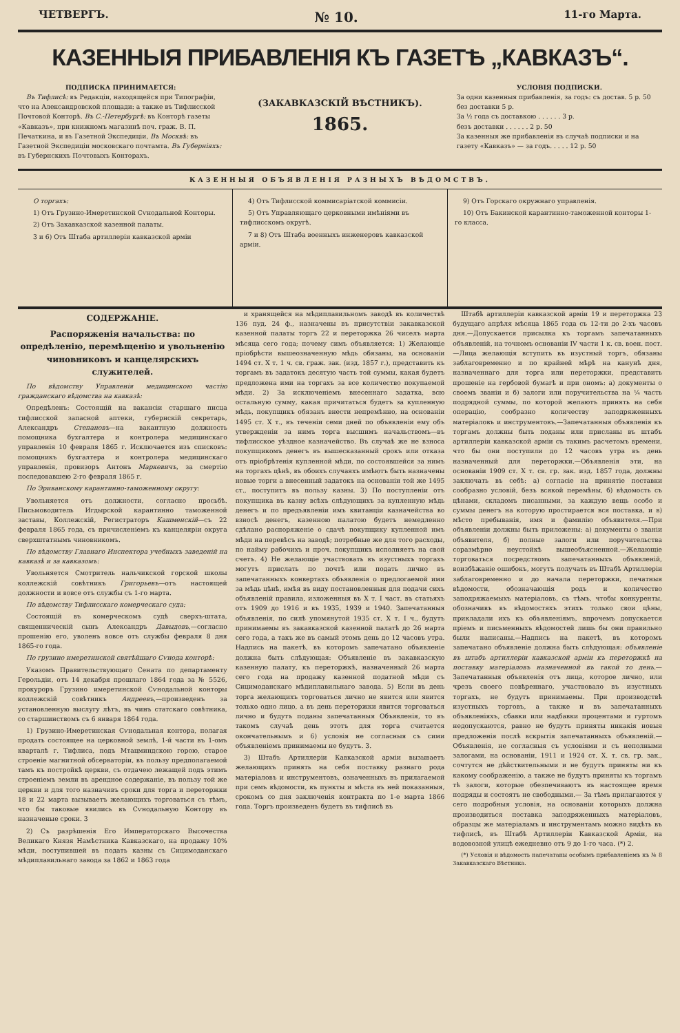ЧЕТВЕРГЪ. № 10. 11-го Марта.
КАЗЕННЫЯ ПРИБАВЛЕНІЯ КЪ ГАЗЕТѢ „КАВКАЗЪ“.
ПОДПИСКА ПРИНИМАЕТСЯ:
Въ Тифлисѣ: въ Редакціи, находящейся при Типографіи, что на Александровской площади: а также въ Тифлисской Почтовой Конторѣ. Въ С.-Петербургѣ: въ Конторѣ газеты «Кавказъ», при книжномъ магазинѣ поч. граж. В. П. Печаткина, и въ Газетной Экспедиціи, Въ Москвѣ: въ Газетной Экспедиціи московскаго почтамта. Въ Губерніяхъ: въ Губернскихъ Почтовыхъ Конторахъ.
(ЗАКАВКАЗСКІЙ ВѢСТНИКЪ).
1865.
УСЛОВІЯ ПОДПИСКИ.
За одни казенныя прибавленія, за годъ: съ достав. 5 р. 50
без доставки 5 р.
За ½ года съ доставкою . . . . . . 3 р.
безъ доставки . . . . . . 2 р. 50
За казенныя же прибавленія въ случаѣ подписки и на газету «Кавказъ» — за годъ. . . . . 12 р. 50
КАЗЕННЫЯ ОБЪЯВЛЕНІЯ РАЗНЫХЪ ВѢДОМСТВЪ.
О торгахъ:
1) Отъ Грузино-Имеретинской Сѵнодальной Конторы.
2) Отъ Закавказской казенной палаты.
3 и 6) Отъ Штаба артиллеріи кавказской арміи
4) Отъ Тифлисской коммисаріатской коммисіи.
5) Отъ Управляющаго церковными имѣніями въ тифлисскомъ округѣ.
7 и 8) Отъ Штаба военныхъ инженеровъ кавказской арміи.
9) Отъ Горскаго окружнаго управленія.
10) Отъ Бакинской карантинно-таможенной конторы 1-го класса.
СОДЕРЖАНІЕ.
Распоряженія начальства: по опредѣленію, перемѣщенію и увольненію чиновниковъ и канцелярскихъ служителей.
По вѣдомству Управленія медицинскою частію гражданскаго вѣдомства на кавказѣ:
Опредѣленъ: Состоящій на вакансіи старшаго писца тифлисской запасной аптеки, губернскій секретарь, Александръ Степановъ—на вакантную должность помощника бухгалтера и контролера медицинскаго управленія 10 февраля 1865 г. Исключается изъ списковъ: помощникъ бухгалтера и контролера медицинскаго управленія, провизоръ Антонъ Маркевичъ, за смертію последовавшею 2-го февраля 1865 г.
По Эриванскому карантинно-таможенному округу:
Увольняется отъ должности, согласно просьбѣ. Письмоводитель Игдырской карантинно таможенной заставы, Коллежскій, Регистраторъ Кашменскій—съ 22 февраля 1865 года, съ причисленіемъ къ канцеляріи округа сверхштатнымъ чиновникомъ.
По вѣдомству Главнаго Инспектора учебныхъ заведеній на кавказѣ и за кавказомъ:
Увольняется Смотритель нальчикской горской школы коллежскій совѣтникъ Григорьевъ—отъ настоящей должности и вовсе отъ службы съ 1-го марта.
По вѣдомству Тифлисскаго комерческаго суда:
Состоящій въ комерческомъ судѣ сверхъ-штата, священническій сынъ Александръ Давыдовъ,—согласно прошенію его, уволенъ вовсе отъ службы февраля 8 дня 1865-го года.
По грузино имеретинской святѣйшаго Сѵнода конторѣ:
Указомъ Правительствующаго Сената по департаменту Герольдіи, отъ 14 декабря прошлаго 1864 года за № 5526, прокуроръ Грузино имеретинской Сѵнодальной конторы коллежскій совѣтникъ Андреевъ,—произведенъ за установленную выслугу лѣтъ, въ чинъ статскаго совѣтника, со старшинствомъ съ 6 января 1864 года.
1) Грузино-Имеретинская Сѵнодальная контора, полагая продать состоящее на церковной землѣ, 1-й части въ 1-омъ кварталѣ г. Тифлиса, подъ Мтацминдскою горою, старое строеніе магнитной обсерваторіи, въ пользу предполагаемой тамъ къ постройкѣ церкви, съ отдачею лежащей подъ этимъ строеніемъ земли въ арендное содержаніе, въ пользу той же церкви и для того назначивъ сроки для торга и переторжки 18 и 22 марта вызываетъ желающихъ торговаться съ тѣмъ, что бы таковые явились въ Сѵнодальную Контору въ назначеные сроки. 3
2) Съ разрѣшенія Его Императорскаго Высочества Великаго Князя Намѣстника Кавказскаго, на продажу 10% мѣди, поступившей въ подать казны съ Сицимоданскаго мѣдиплавильнаго завода за 1862 и 1863 года
и хранящейся на мѣдиплавильномъ заводѣ въ количествѣ 136 пуд. 24 ф., назначены въ присутствіи закавказской казенной палаты торгъ 22 и переторжка 26 чиселъ марта мѣсяца сего года; почему симъ объявляется: 1) Желающіе пріобрѣсти вышеозначенную мѣдь обязаны, на основаніи 1494 ст. X т. 1 ч. св. граж. зак. (изд. 1857 г.), представить къ торгамъ въ задатокъ десятую часть той суммы, какая будетъ предложена ими на торгахъ за все количество покупаемой мѣди. 2) За исключеніемъ внесеннаго задатка, всю остальную сумму, какая причитаться будетъ за купленную мѣдь, покупщикъ обязанъ внести непремѣнно, на основаніи 1495 ст. X т., въ теченіи семи дней по объявленіи ему объ утвержденіи за нимъ торга высшимъ начальствомъ—въ тифлисское уѣздное казначейство. Въ случаѣ же не взноса покупщикомъ денегъ въ вышесказанный срокъ или отказа отъ пріобрѣтенія купленной мѣди, по состоявшейся за нимъ на торгахъ цѣнѣ, въ обоихъ случаяхъ имѣютъ быть назначены новые торги а внесенный задатокъ на основаніи той же 1495 ст., поступитъ въ пользу казны. 3) По поступленіи отъ покупщика въ казну всѣхъ слѣдующихъ за купленную мѣдь денегъ и по предъявленіи имъ квитанціи казначейства во взносѣ денегъ, казенною палатою будетъ немедленно сдѣлано распоряженіе о сдачѣ покупщику купленной имъ мѣди на перевѣсъ на заводѣ; потребные же для того расходы, по найму рабочихъ и проч. покупщикъ исполняетъ на свой счетъ. 4) Не желающіе участвовать въ изустныхъ торгахъ могутъ прислать по почтѣ или подать лично въ запечатанныхъ конвертахъ объявленія о предлогаемой ими за мѣдь цѣнѣ, имѣя въ виду постановленныя для подачи сихъ объявленій правила, изложенныя въ X т. I част. въ статьяхъ отъ 1909 до 1916 и въ 1935, 1939 и 1940. Запечатанныя объявленія, по силѣ упомянутой 1935 ст. X т. I ч., будутъ принимаемы въ закавказской казенной палатѣ до 26 марта сего года, а такъ же въ самый этомъ день до 12 часовъ утра. Надпись на пакетѣ, въ которомъ запечатано объявленіе должна быть слѣдующая: Объявленіе въ закавказскую казенную палату, къ переторжкѣ, назначенный 26 марта сего года на продажу казенной податной мѣди съ Сицимоданскаго мѣдиплавильнаго завода. 5) Если въ день торга желающихъ торговаться лично не явится или явится только одно лицо, а въ день переторжки явится торговаться лично и будутъ поданы запечатанныя Объявленія, то въ такомъ случаѣ день этотъ для торга считается окончательнымъ и 6) условія не согласныя съ сими объявленіемъ принимаемы не будутъ. 3.
3) Штабъ Артиллеріи Кавказской арміи вызываетъ желающихъ принять на себя поставку разнаго рода матеріаловъ и инструментовъ, означенныхъ въ прилагаемой при семъ вѣдомости, въ пункты и мѣста въ ней показанныя, срокомъ со дня заключенія контракта по 1-е марта 1866 года. Торгъ произведенъ будетъ въ тифлисѣ въ
Штабѣ артиллеріи кавказской арміи 19 и переторжка 23 будущаго апрѣля мѣсяца 1865 года съ 12-ти до 2-хъ часовъ дня.—Допускается присылка къ торгамъ запечатанныхъ объявленій, на точномъ основаніи IV части 1 к. св. воен. пост.—Лица желающія вступить въ изустный торгъ, обязаны заблаговременно и по крайней мѣрѣ на канунѣ дня, назначеннаго для торга или переторжки, представить прошеніе на гербовой бумагѣ и при ономъ: а) документы о своемъ званіи и б) залоги или поручительства на ¼ часть подрядной суммы, по которой желаютъ принять на себя операцію, сообразно количеству заподряженныхъ матеріаловъ и инструментовъ.—Запечатанныя объявленія къ торгамъ должны быть поданы или присланы въ штабъ артиллеріи кавказской арміи съ такимъ расчетомъ времени, что бы они поступили до 12 часовъ утра въ день назначенный для переторжки.—Объявленія эти, на основаніи 1909 ст. X т. св. гр. зак. изд. 1857 года, должны заключать въ себѣ: а) согласіе на принятіе поставки сообразно условій, безъ всякой перемѣны, б) вѣдомость съ цѣнами, складомъ писанными, за каждую вещь особо и суммы денегъ на которую простирается вся поставка, и в) мѣсто пребыванія, имя и фамилію объявителя.—При объявленіи должны быть приложены: а) документы о званіи объявителя, б) полные залоги или поручительства соразмѣрно неустойкѣ вышеобъясненной.—Желающіе торговаться посредствомъ запечатанныхъ объявленій, воизбѣжаніе ошибокъ, могутъ получать въ Штабѣ Артиллеріи заблаговременно и до начала переторжки, печатныя вѣдомости, обозначающія родъ и количество заподряжаемыхъ матеріаловъ, съ тѣмъ, чтобы конкуренты, обозначивъ въ вѣдомостяхъ этихъ только свои цѣны, прикладали ихъ къ объявленіямъ, впрочемъ допускается пріемъ и письменныхъ вѣдомостей лишь бы они правильно были написаны.—Надпись на пакетѣ, въ которомъ запечатано объявленіе должна быть слѣдующая: объявленіе въ штабъ артиллеріи кавказской арміи къ переторжкѣ на поставку матеріаловъ назначенной въ такой то день.—Запечатанныя объявленія отъ лица, которое лично, или чрезъ своего повѣреннаго, участвовало въ изустныхъ торгахъ, не будутъ принимаемы. При производствѣ изустныхъ торговъ, а также и въ запечатанныхъ объявленіяхъ, сбавки или надбавки процентами и гуртомъ недопускаются, равно не будутъ приняты никакія новыя предложенія послѣ вскрытія запечатанныхъ объявленій.—Объявленія, не согласныя съ условіями и съ неполными залогами, на основаніи, 1911 и 1924 ст. X. т. св. гр. зак., сочтутся не дѣйствительными и не будутъ приняты ни къ какому соображенію, а также не будутъ приняты къ торгамъ тѣ залоги, которые обезпечиваютъ въ настоящее время подряды и состоятъ не свободными.— За тѣмъ прилагаются у сего подробныя условія, на основаніи которыхъ должна производиться поставка заподряженныхъ матеріаловъ, образцы же матеріаламъ и инструментамъ можно видѣть въ тифлисѣ, въ Штабѣ Артиллеріи Кавказской Арміи, на водовозной улицѣ ежедневно отъ 9 до 1-го часа. (*) 2.
(*) Условія и вѣдомость напечатаны особымъ прибавленіемъ къ № 8 Закавказскаго Вѣстника.